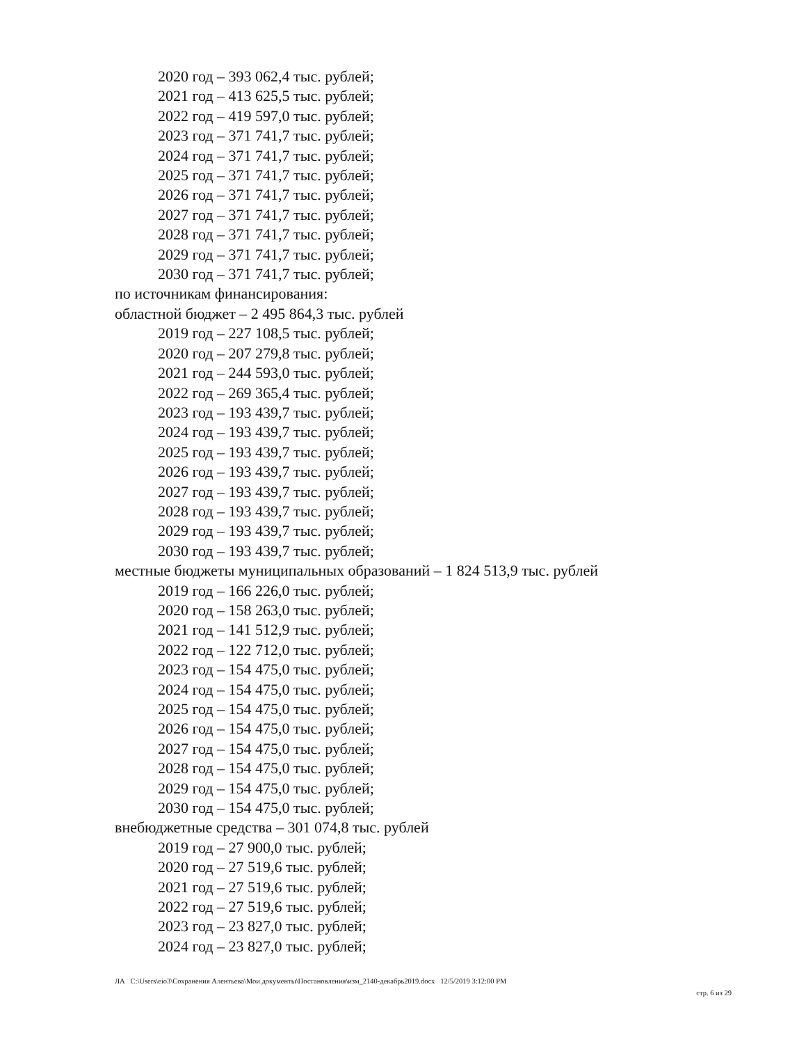2020 год – 393 062,4 тыс. рублей;
2021 год – 413 625,5 тыс. рублей;
2022 год – 419 597,0 тыс. рублей;
2023 год – 371 741,7 тыс. рублей;
2024 год – 371 741,7 тыс. рублей;
2025 год – 371 741,7 тыс. рублей;
2026 год – 371 741,7 тыс. рублей;
2027 год – 371 741,7 тыс. рублей;
2028 год – 371 741,7 тыс. рублей;
2029 год – 371 741,7 тыс. рублей;
2030 год – 371 741,7 тыс. рублей;
по источникам финансирования:
областной бюджет – 2 495 864,3 тыс. рублей
2019 год – 227 108,5 тыс. рублей;
2020 год – 207 279,8 тыс. рублей;
2021 год – 244 593,0 тыс. рублей;
2022 год – 269 365,4 тыс. рублей;
2023 год – 193 439,7 тыс. рублей;
2024 год – 193 439,7 тыс. рублей;
2025 год – 193 439,7 тыс. рублей;
2026 год – 193 439,7 тыс. рублей;
2027 год – 193 439,7 тыс. рублей;
2028 год – 193 439,7 тыс. рублей;
2029 год – 193 439,7 тыс. рублей;
2030 год – 193 439,7 тыс. рублей;
местные бюджеты муниципальных образований – 1 824 513,9 тыс. рублей
2019 год – 166 226,0 тыс. рублей;
2020 год – 158 263,0 тыс. рублей;
2021 год – 141 512,9 тыс. рублей;
2022 год – 122 712,0 тыс. рублей;
2023 год – 154 475,0 тыс. рублей;
2024 год – 154 475,0 тыс. рублей;
2025 год – 154 475,0 тыс. рублей;
2026 год – 154 475,0 тыс. рублей;
2027 год – 154 475,0 тыс. рублей;
2028 год – 154 475,0 тыс. рублей;
2029 год – 154 475,0 тыс. рублей;
2030 год – 154 475,0 тыс. рублей;
внебюджетные средства – 301 074,8 тыс. рублей
2019 год – 27 900,0 тыс. рублей;
2020 год – 27 519,6 тыс. рублей;
2021 год – 27 519,6 тыс. рублей;
2022 год – 27 519,6 тыс. рублей;
2023 год – 23 827,0 тыс. рублей;
2024 год – 23 827,0 тыс. рублей;
ЛА C:\Users\eio3\Сохранения Алентьева\Мои документы\Постановления\изм_2140-декабрь2019.docx 12/5/2019 3:12:00 PM
стр. 6 из 29